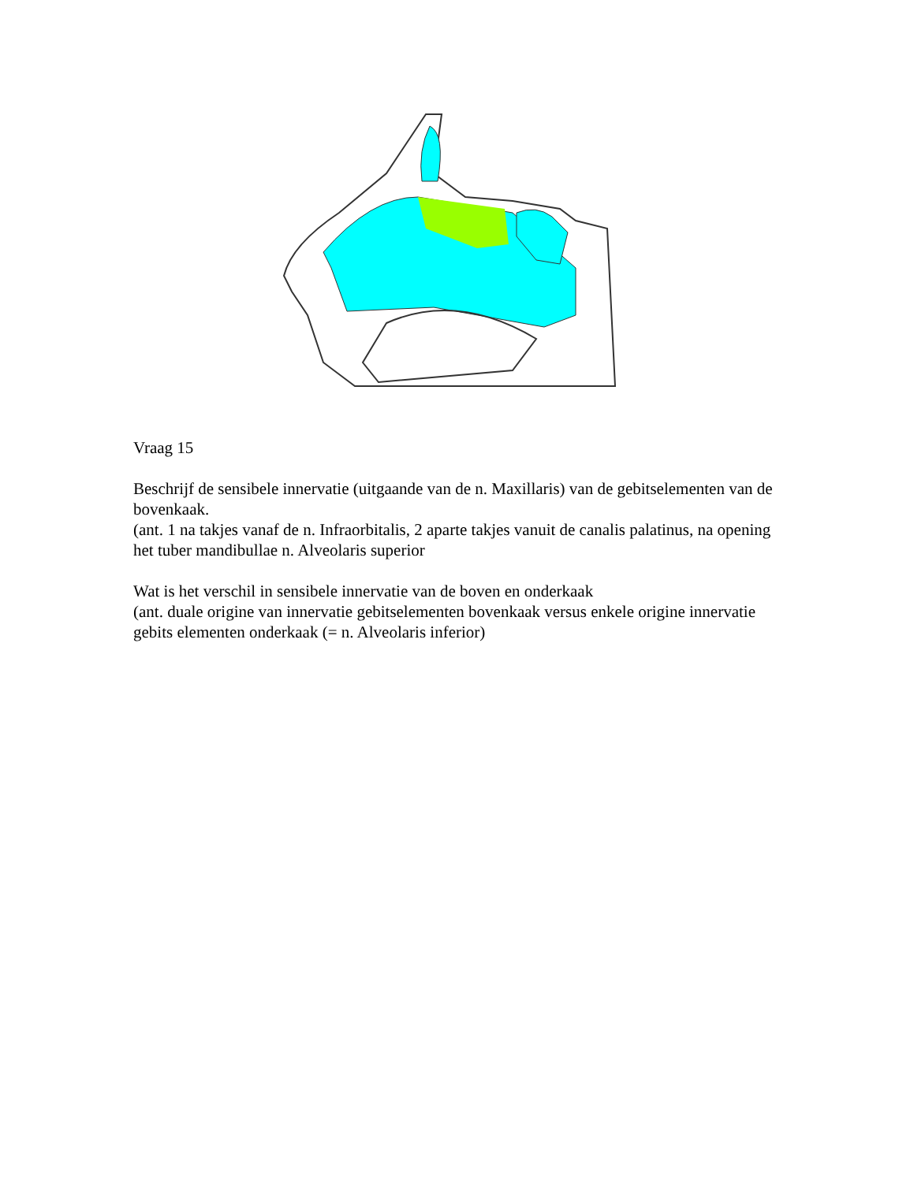Vraag 15
Beschrijf de sensibele innervatie (uitgaande van de n. Maxillaris) van de gebitselementen van de bovenkaak.
(ant. 1 na takjes vanaf de n. Infraorbitalis, 2 aparte takjes vanuit de canalis palatinus, na opening het tuber mandibullae n. Alveolaris superior
Wat is het verschil in sensibele innervatie van de boven en onderkaak
(ant. duale origine van innervatie gebitselementen bovenkaak versus enkele origine innervatie gebits elementen onderkaak (= n. Alveolaris inferior)